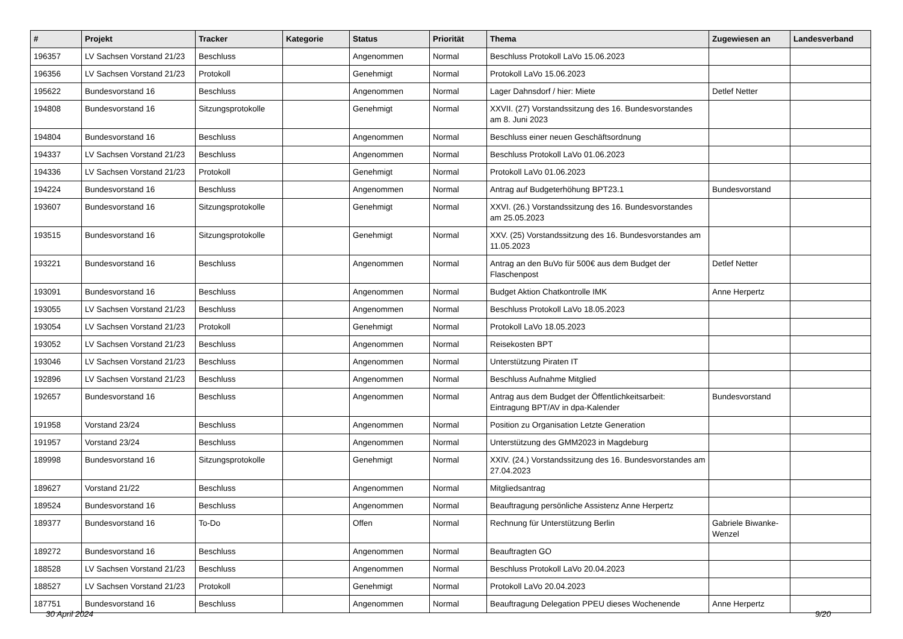| # | Projekt | Tracker | Kategorie | Status | Priorität | Thema | Zugewiesen an | Landesverband |
| --- | --- | --- | --- | --- | --- | --- | --- | --- |
| 196357 | LV Sachsen Vorstand 21/23 | Beschluss | | Angenommen | Normal | Beschluss Protokoll LaVo 15.06.2023 | | |
| 196356 | LV Sachsen Vorstand 21/23 | Protokoll | | Genehmigt | Normal | Protokoll LaVo 15.06.2023 | | |
| 195622 | Bundesvorstand 16 | Beschluss | | Angenommen | Normal | Lager Dahnsdorf / hier: Miete | Detlef Netter | |
| 194808 | Bundesvorstand 16 | Sitzungsprotokolle | | Genehmigt | Normal | XXVII. (27) Vorstandssitzung des 16. Bundesvorstandes am 8. Juni 2023 | | |
| 194804 | Bundesvorstand 16 | Beschluss | | Angenommen | Normal | Beschluss einer neuen Geschäftsordnung | | |
| 194337 | LV Sachsen Vorstand 21/23 | Beschluss | | Angenommen | Normal | Beschluss Protokoll LaVo 01.06.2023 | | |
| 194336 | LV Sachsen Vorstand 21/23 | Protokoll | | Genehmigt | Normal | Protokoll LaVo 01.06.2023 | | |
| 194224 | Bundesvorstand 16 | Beschluss | | Angenommen | Normal | Antrag auf Budgeterhöhung BPT23.1 | Bundesvorstand | |
| 193607 | Bundesvorstand 16 | Sitzungsprotokolle | | Genehmigt | Normal | XXVI. (26.) Vorstandssitzung des 16. Bundesvorstandes am 25.05.2023 | | |
| 193515 | Bundesvorstand 16 | Sitzungsprotokolle | | Genehmigt | Normal | XXV. (25) Vorstandssitzung des 16. Bundesvorstandes am 11.05.2023 | | |
| 193221 | Bundesvorstand 16 | Beschluss | | Angenommen | Normal | Antrag an den BuVo für 500€ aus dem Budget der Flaschenpost | Detlef Netter | |
| 193091 | Bundesvorstand 16 | Beschluss | | Angenommen | Normal | Budget Aktion Chatkontrolle IMK | Anne Herpertz | |
| 193055 | LV Sachsen Vorstand 21/23 | Beschluss | | Angenommen | Normal | Beschluss Protokoll LaVo 18.05.2023 | | |
| 193054 | LV Sachsen Vorstand 21/23 | Protokoll | | Genehmigt | Normal | Protokoll LaVo 18.05.2023 | | |
| 193052 | LV Sachsen Vorstand 21/23 | Beschluss | | Angenommen | Normal | Reisekosten BPT | | |
| 193046 | LV Sachsen Vorstand 21/23 | Beschluss | | Angenommen | Normal | Unterstützung Piraten IT | | |
| 192896 | LV Sachsen Vorstand 21/23 | Beschluss | | Angenommen | Normal | Beschluss Aufnahme Mitglied | | |
| 192657 | Bundesvorstand 16 | Beschluss | | Angenommen | Normal | Antrag aus dem Budget der Öffentlichkeitsarbeit: Eintragung BPT/AV in dpa-Kalender | Bundesvorstand | |
| 191958 | Vorstand 23/24 | Beschluss | | Angenommen | Normal | Position zu Organisation Letzte Generation | | |
| 191957 | Vorstand 23/24 | Beschluss | | Angenommen | Normal | Unterstützung des GMM2023 in Magdeburg | | |
| 189998 | Bundesvorstand 16 | Sitzungsprotokolle | | Genehmigt | Normal | XXIV. (24.) Vorstandssitzung des 16. Bundesvorstandes am 27.04.2023 | | |
| 189627 | Vorstand 21/22 | Beschluss | | Angenommen | Normal | Mitgliedsantrag | | |
| 189524 | Bundesvorstand 16 | Beschluss | | Angenommen | Normal | Beauftragung persönliche Assistenz Anne Herpertz | | |
| 189377 | Bundesvorstand 16 | To-Do | | Offen | Normal | Rechnung für Unterstützung Berlin | Gabriele Biwanke-Wenzel | |
| 189272 | Bundesvorstand 16 | Beschluss | | Angenommen | Normal | Beauftragten GO | | |
| 188528 | LV Sachsen Vorstand 21/23 | Beschluss | | Angenommen | Normal | Beschluss Protokoll LaVo 20.04.2023 | | |
| 188527 | LV Sachsen Vorstand 21/23 | Protokoll | | Genehmigt | Normal | Protokoll LaVo 20.04.2023 | | |
| 187751 | Bundesvorstand 16 | Beschluss | | Angenommen | Normal | Beauftragung Delegation PPEU dieses Wochenende | Anne Herpertz | |
30 April 2024 9/20